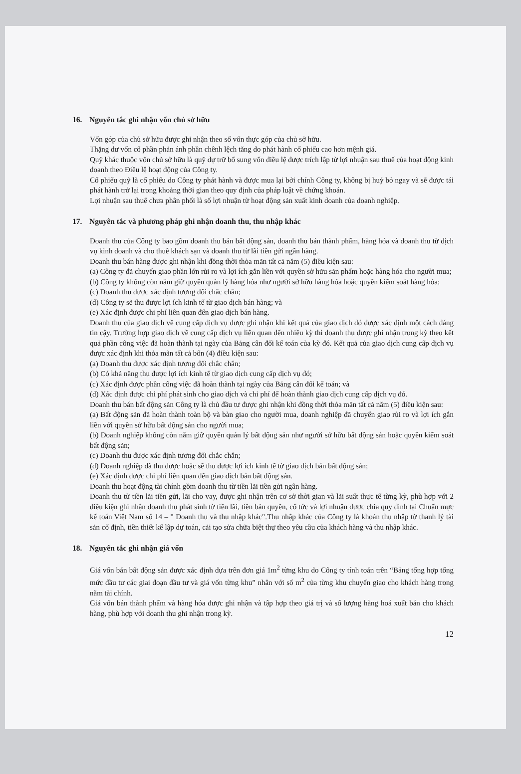16. Nguyên tắc ghi nhận vốn chủ sở hữu
Vốn góp của chủ sở hữu được ghi nhận theo số vốn thực góp của chủ sở hữu.
Thặng dư vốn cổ phần phản ánh phần chênh lệch tăng do phát hành cổ phiếu cao hơn mệnh giá.
Quỹ khác thuộc vốn chủ sở hữu là quỹ dự trữ bổ sung vốn điều lệ được trích lập từ lợi nhuận sau thuế của hoạt động kinh doanh theo Điều lệ hoạt động của Công ty.
Cổ phiếu quỹ là cổ phiếu do Công ty phát hành và được mua lại bởi chính Công ty, không bị huỷ bỏ ngay và sẽ được tái phát hành trở lại trong khoảng thời gian theo quy định của pháp luật về chứng khoán.
Lợi nhuận sau thuế chưa phân phối là số lợi nhuận từ hoạt động sản xuất kinh doanh của doanh nghiệp.
17. Nguyên tắc và phương pháp ghi nhận doanh thu, thu nhập khác
Doanh thu của Công ty bao gồm doanh thu bán bất động sản, doanh thu bán thành phẩm, hàng hóa và doanh thu từ dịch vụ kinh doanh và cho thuê khách sạn và doanh thu từ lãi tiền gửi ngân hàng.
Doanh thu bán hàng được ghi nhận khi đồng thời thỏa mãn tất cả năm (5) điều kiện sau:
(a) Công ty đã chuyển giao phần lớn rủi ro và lợi ích gắn liền với quyền sở hữu sản phẩm hoặc hàng hóa cho người mua;
(b) Công ty không còn nắm giữ quyền quản lý hàng hóa như người sở hữu hàng hóa hoặc quyền kiểm soát hàng hóa;
(c) Doanh thu được xác định tương đối chắc chắn;
(d) Công ty sẽ thu được lợi ích kinh tế từ giao dịch bán hàng; và
(e) Xác định được chi phí liên quan đến giao dịch bán hàng.
Doanh thu của giao dịch về cung cấp dịch vụ được ghi nhận khi kết quả của giao dịch đó được xác định một cách đáng tin cậy. Trường hợp giao dịch về cung cấp dịch vụ liên quan đến nhiều kỳ thì doanh thu được ghi nhận trong kỳ theo kết quả phần công việc đã hoàn thành tại ngày của Bảng cân đối kế toán của kỳ đó. Kết quả của giao dịch cung cấp dịch vụ được xác định khi thỏa mãn tất cả bốn (4) điều kiện sau:
(a) Doanh thu được xác định tương đối chắc chắn;
(b) Có khả năng thu được lợi ích kinh tế từ giao dịch cung cấp dịch vụ đó;
(c) Xác định được phần công việc đã hoàn thành tại ngày của Bảng cân đối kế toán; và
(d) Xác định được chi phí phát sinh cho giao dịch và chi phí để hoàn thành giao dịch cung cấp dịch vụ đó.
Doanh thu bán bất động sản Công ty là chủ đầu tư được ghi nhận khi đồng thời thỏa mãn tất cả năm (5) điều kiện sau:
(a) Bất động sản đã hoàn thành toàn bộ và bàn giao cho người mua, doanh nghiệp đã chuyển giao rủi ro và lợi ích gắn liền với quyền sở hữu bất động sản cho người mua;
(b) Doanh nghiệp không còn nắm giữ quyền quản lý bất động sản như người sở hữu bất động sản hoặc quyền kiểm soát bất động sản;
(c) Doanh thu được xác định tương đối chắc chắn;
(d) Doanh nghiệp đã thu được hoặc sẽ thu được lợi ích kinh tế từ giao dịch bán bất động sản;
(e) Xác định được chi phí liên quan đến giao dịch bán bất động sản.
Doanh thu hoạt động tài chính gồm doanh thu từ tiền lãi tiền gửi ngân hàng.
Doanh thu từ tiền lãi tiền gửi, lãi cho vay, được ghi nhận trên cơ sở thời gian và lãi suất thực tế từng kỳ, phù hợp với 2 điều kiện ghi nhận doanh thu phát sinh từ tiền lãi, tiền bản quyền, cổ tức và lợi nhuận được chia quy định tại Chuẩn mực kế toán Việt Nam số 14 – " Doanh thu và thu nhập khác".Thu nhập khác của Công ty là khoản thu nhập từ thanh lý tài sản cố định, tiền thiết kế lập dự toán, cải tạo sửa chữa biệt thự theo yêu cầu của khách hàng và thu nhập khác.
18. Nguyên tắc ghi nhận giá vốn
Giá vốn bán bất động sản được xác định dựa trên đơn giá 1m<sup>2</sup> từng khu do Công ty tính toán trên “Bảng tổng hợp tổng mức đầu tư các giai đoạn đầu tư và giá vốn từng khu” nhân với số m<sup>2</sup> của từng khu chuyển giao cho khách hàng trong năm tài chính.
Giá vốn bán thành phẩm và hàng hóa được ghi nhận và tập hợp theo giá trị và số lượng hàng hoá xuất bán cho khách hàng, phù hợp với doanh thu ghi nhận trong kỳ.
12